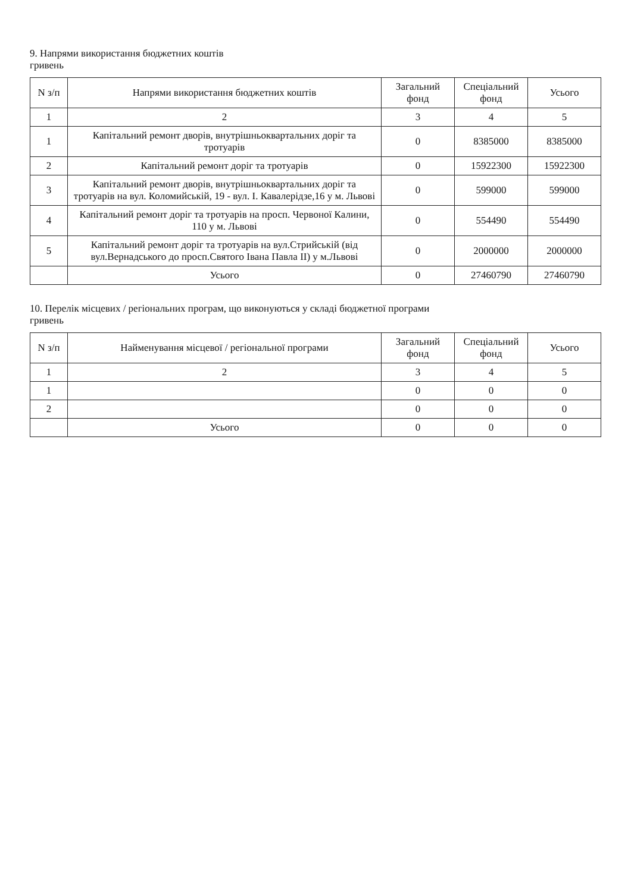9. Напрями використання бюджетних коштів
гривень
| N з/п | Напрями використання бюджетних коштів | Загальний фонд | Спеціальний фонд | Усього |
| --- | --- | --- | --- | --- |
| 1 | 2 | 3 | 4 | 5 |
| 1 | Капітальний ремонт дворів, внутрішньоквартальних доріг та тротуарів | 0 | 8385000 | 8385000 |
| 2 | Капітальний ремонт доріг та тротуарів | 0 | 15922300 | 15922300 |
| 3 | Капітальний ремонт дворів, внутрішньоквартальних доріг та тротуарів на вул. Коломийській, 19 - вул. І. Кавалерідзе,16 у м. Львові | 0 | 599000 | 599000 |
| 4 | Капітальний ремонт доріг та тротуарів на просп. Червоної Калини, 110 у м. Львові | 0 | 554490 | 554490 |
| 5 | Капітальний ремонт доріг та тротуарів на вул.Стрийській (від вул.Вернадського до просп.Святого Івана Павла ІІ) у м.Львові | 0 | 2000000 | 2000000 |
| | Усього | 0 | 27460790 | 27460790 |
10. Перелік місцевих / регіональних програм, що виконуються у складі бюджетної програми
гривень
| N з/п | Найменування місцевої / регіональної програми | Загальний фонд | Спеціальний фонд | Усього |
| --- | --- | --- | --- | --- |
| 1 | 2 | 3 | 4 | 5 |
| 1 | | 0 | 0 | 0 |
| 2 | | 0 | 0 | 0 |
| | Усього | 0 | 0 | 0 |